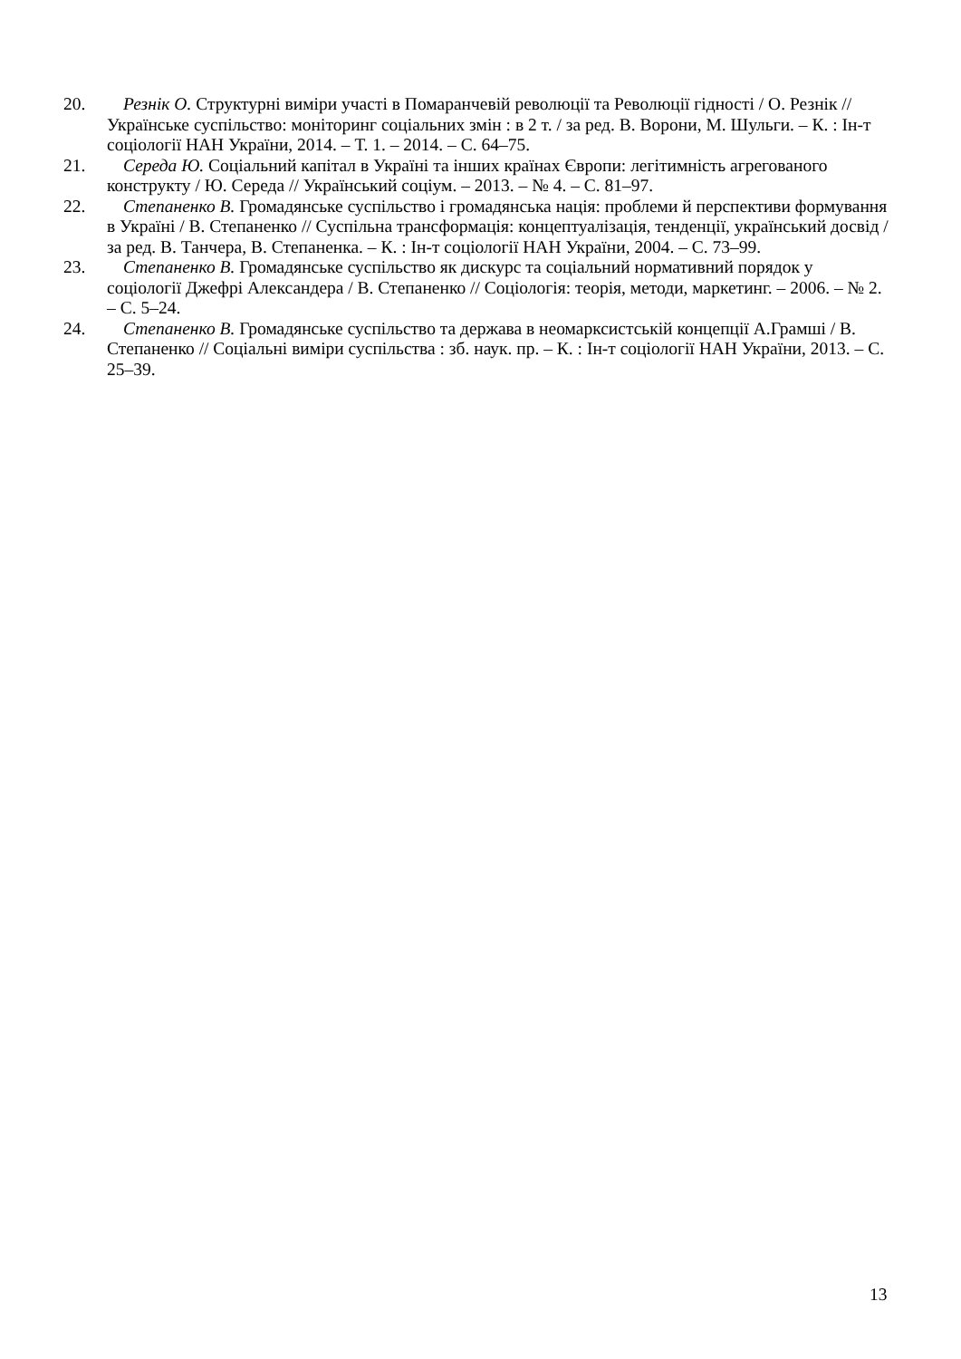20. Резнік О. Структурні виміри участі в Помаранчевій революції та Революції гідності / О. Резнік // Українське суспільство: моніторинг соціальних змін : в 2 т. / за ред. В. Ворони, М. Шульги. – К. : Ін-т соціології НАН України, 2014. – Т. 1. – 2014. – С. 64–75.
21. Середа Ю. Соціальний капітал в Україні та інших країнах Європи: легітимність агрегованого конструкту / Ю. Середа // Український соціум. – 2013. – № 4. – С. 81–97.
22. Степаненко В. Громадянське суспільство і громадянська нація: проблеми й перспективи формування в Україні / В. Степаненко // Суспільна трансформація: концептуалізація, тенденції, український досвід / за ред. В. Танчера, В. Степаненка. – К. : Ін-т соціології НАН України, 2004. – С. 73–99.
23. Степаненко В. Громадянське суспільство як дискурс та соціальний нормативний порядок у соціології Джефрі Александера / В. Степаненко // Соціологія: теорія, методи, маркетинг. – 2006. – № 2. – С. 5–24.
24. Степаненко В. Громадянське суспільство та держава в неомарксистській концепції А.Грамші / В. Степаненко // Соціальні виміри суспільства : зб. наук. пр. – К. : Ін-т соціології НАН України, 2013. – С. 25–39.
13